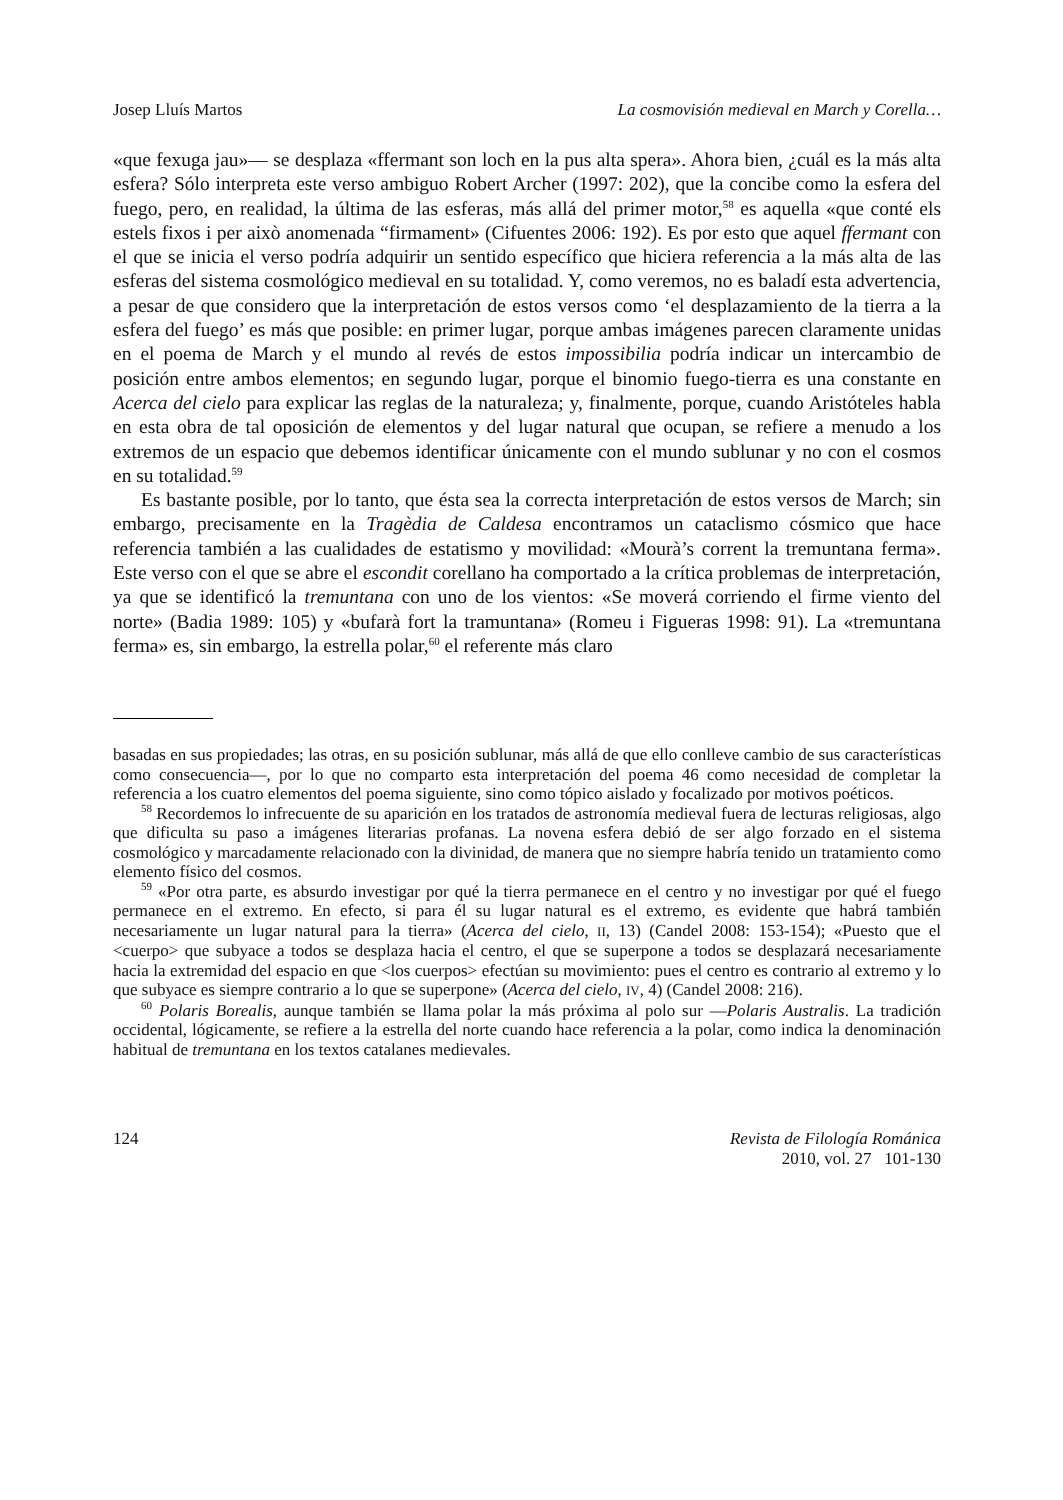Josep Lluís Martos La cosmovisión medieval en March y Corella…
«que fexuga jau»— se desplaza «ffermant son loch en la pus alta spera». Ahora bien, ¿cuál es la más alta esfera? Sólo interpreta este verso ambiguo Robert Archer (1997: 202), que la concibe como la esfera del fuego, pero, en realidad, la última de las esferas, más allá del primer motor,<sup>58</sup> es aquella «que conté els estels fixos i per això anomenada “firmament» (Cifuentes 2006: 192). Es por esto que aquel ffermant con el que se inicia el verso podría adquirir un sentido específico que hiciera referencia a la más alta de las esferas del sistema cosmológico medieval en su totalidad. Y, como veremos, no es baladí esta advertencia, a pesar de que considero que la interpretación de estos versos como ‘el desplazamiento de la tierra a la esfera del fuego’ es más que posible: en primer lugar, porque ambas imágenes parecen claramente unidas en el poema de March y el mundo al revés de estos impossibilia podría indicar un intercambio de posición entre ambos elementos; en segundo lugar, porque el binomio fuego-tierra es una constante en Acerca del cielo para explicar las reglas de la naturaleza; y, finalmente, porque, cuando Aristóteles habla en esta obra de tal oposición de elementos y del lugar natural que ocupan, se refiere a menudo a los extremos de un espacio que debemos identificar únicamente con el mundo sublunar y no con el cosmos en su totalidad.<sup>59</sup>
Es bastante posible, por lo tanto, que ésta sea la correcta interpretación de estos versos de March; sin embargo, precisamente en la Tragèdia de Caldesa encontramos un cataclismo cósmico que hace referencia también a las cualidades de estatismo y movilidad: «Mourà’s corrent la tremuntana ferma». Este verso con el que se abre el escondit corellano ha comportado a la crítica problemas de interpretación, ya que se identificó la tremuntana con uno de los vientos: «Se moverá corriendo el firme viento del norte» (Badia 1989: 105) y «bufarà fort la tramuntana» (Romeu i Figueras 1998: 91). La «tremuntana ferma» es, sin embargo, la estrella polar,<sup>60</sup> el referente más claro
basadas en sus propiedades; las otras, en su posición sublunar, más allá de que ello conlleve cambio de sus características como consecuencia—, por lo que no comparto esta interpretación del poema 46 como necesidad de completar la referencia a los cuatro elementos del poema siguiente, sino como tópico aislado y focalizado por motivos poéticos.
<sup>58</sup> Recordemos lo infrecuente de su aparición en los tratados de astronomía medieval fuera de lecturas religiosas, algo que dificulta su paso a imágenes literarias profanas. La novena esfera debió de ser algo forzado en el sistema cosmológico y marcadamente relacionado con la divinidad, de manera que no siempre habría tenido un tratamiento como elemento físico del cosmos.
<sup>59</sup> «Por otra parte, es absurdo investigar por qué la tierra permanece en el centro y no investigar por qué el fuego permanece en el extremo. En efecto, si para él su lugar natural es el extremo, es evidente que habrá también necesariamente un lugar natural para la tierra» (Acerca del cielo, II, 13) (Candel 2008: 153-154); «Puesto que el <cuerpo> que subyace a todos se desplaza hacia el centro, el que se superpone a todos se desplazará necesariamente hacia la extremidad del espacio en que <los cuerpos> efectúan su movimiento: pues el centro es contrario al extremo y lo que subyace es siempre contrario a lo que se superpone» (Acerca del cielo, IV, 4) (Candel 2008: 216).
<sup>60</sup> Polaris Borealis, aunque también se llama polar la más próxima al polo sur —Polaris Australis. La tradición occidental, lógicamente, se refiere a la estrella del norte cuando hace referencia a la polar, como indica la denominación habitual de tremuntana en los textos catalanes medievales.
124 Revista de Filología Románica
2010, vol. 27 101-130